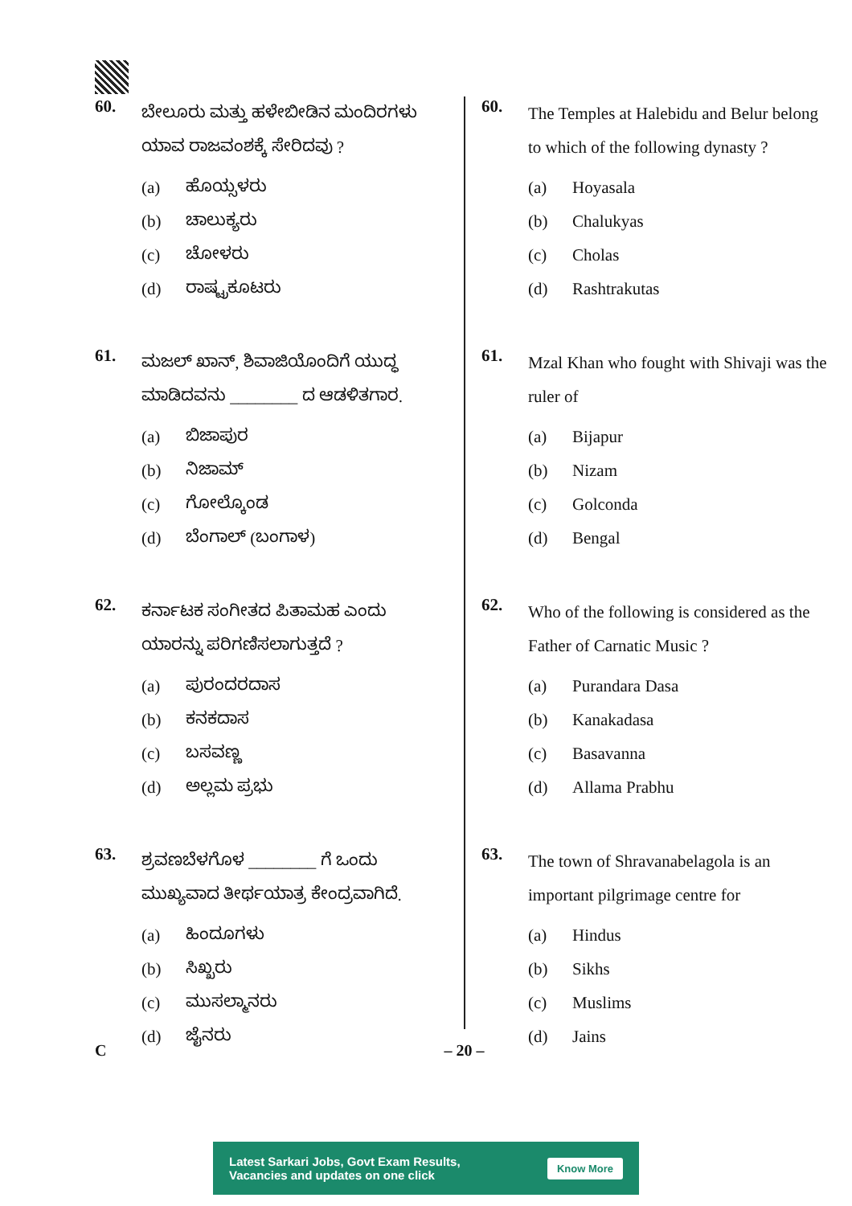60.
ಬೇಲೂರು ಮತ್ತು ಹಳೇಬೀಡಿನ ಮಂದಿರಗಳು ಯಾವ ರಾಜವಂಶಕ್ಕೆ ಸೇರಿದವು ?
(a) ಹೊಯ್ಸಳರು
(b) ಚಾಲುಕ್ಯರು
(c) ಚೋಳರು
(d) ರಾಷ್ಟ್ರಕೂಟರು
61.
ಮಜಲ್ ಖಾನ್, ಶಿವಾಜಿಯೊಂದಿಗೆ ಯುದ್ಧ ಮಾಡಿದವನು ________ ದ ಆಡಳಿತಗಾರ.
(a) ಬಿಜಾಪುರ
(b) ನಿಜಾಮ್
(c) ಗೋಲ್ಕೊಂಡ
(d) ಬೆಂಗಾಲ್ (ಬಂಗಾಳ)
62.
ಕರ್ನಾಟಕ ಸಂಗೀತದ ಪಿತಾಮಹ ಎಂದು ಯಾರನ್ನು ಪರಿಗಣಿಸಲಾಗುತ್ತದೆ ?
(a) ಪುರಂದರದಾಸ
(b) ಕನಕದಾಸ
(c) ಬಸವಣ್ಣ
(d) ಅಲ್ಲಮ ಪ್ರಭು
63.
ಶ್ರವಣಬೆಳಗೊಳ ________ ಗೆ ಒಂದು ಮುಖ್ಯವಾದ ತೀರ್ಥಯಾತ್ರ ಕೇಂದ್ರವಾಗಿದೆ.
(a) ಹಿಂದೂಗಳು
(b) ಸಿಖ್ಖರು
(c) ಮುಸಲ್ಮಾನರು
(d) ಜೈನರು
60.
The Temples at Halebidu and Belur belong to which of the following dynasty ?
(a) Hoyasala
(b) Chalukyas
(c) Cholas
(d) Rashtrakutas
61.
Mzal Khan who fought with Shivaji was the ruler of
(a) Bijapur
(b) Nizam
(c) Golconda
(d) Bengal
62.
Who of the following is considered as the Father of Carnatic Music ?
(a) Purandara Dasa
(b) Kanakadasa
(c) Basavanna
(d) Allama Prabhu
63.
The town of Shravanabelagola is an important pilgrimage centre for
(a) Hindus
(b) Sikhs
(c) Muslims
(d) Jains
C – 20 –
Latest Sarkari Jobs, Govt Exam Results,
Vacancies and updates on one click
Know More